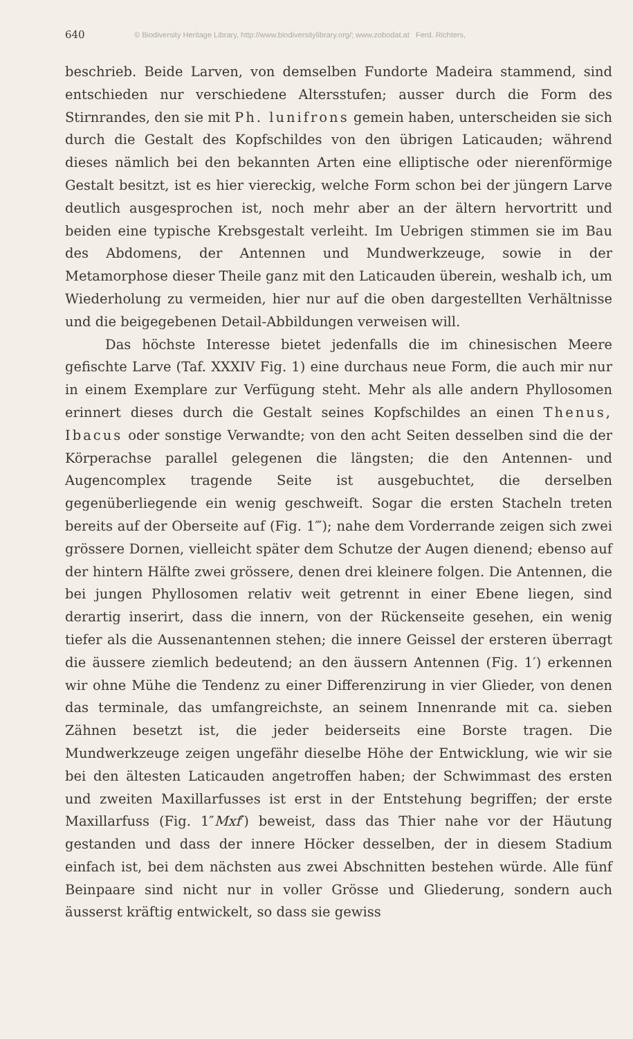640 © Biodiversity Heritage Library, http://www.biodiversitylibrary.org/; www.zobodat.at Ferd. Richters,
beschrieb. Beide Larven, von demselben Fundorte Madeira stammend, sind entschieden nur verschiedene Altersstufen; ausser durch die Form des Stirnrandes, den sie mit Ph. lunifrons gemein haben, unterscheiden sie sich durch die Gestalt des Kopfschildes von den übrigen Laticauden; während dieses nämlich bei den bekannten Arten eine elliptische oder nierenförmige Gestalt besitzt, ist es hier viereckig, welche Form schon bei der jüngern Larve deutlich ausgesprochen ist, noch mehr aber an der ältern hervortritt und beiden eine typische Krebsgestalt verleiht. Im Uebrigen stimmen sie im Bau des Abdomens, der Antennen und Mundwerkzeuge, sowie in der Metamorphose dieser Theile ganz mit den Laticauden überein, weshalb ich, um Wiederholung zu vermeiden, hier nur auf die oben dargestellten Verhältnisse und die beigegebenen Detail-Abbildungen verweisen will.
Das höchste Interesse bietet jedenfalls die im chinesischen Meere gefischte Larve (Taf. XXXIV Fig. 1) eine durchaus neue Form, die auch mir nur in einem Exemplare zur Verfügung steht. Mehr als alle andern Phyllosomen erinnert dieses durch die Gestalt seines Kopfschildes an einen Thenus, Ibacus oder sonstige Verwandte; von den acht Seiten desselben sind die der Körperachse parallel gelegenen die längsten; die den Antennen- und Augencomplex tragende Seite ist ausgebuchtet, die derselben gegenüberliegende ein wenig geschweift. Sogar die ersten Stacheln treten bereits auf der Oberseite auf (Fig. 1‴); nahe dem Vorderrande zeigen sich zwei grössere Dornen, vielleicht später dem Schutze der Augen dienend; ebenso auf der hintern Hälfte zwei grössere, denen drei kleinere folgen. Die Antennen, die bei jungen Phyllosomen relativ weit getrennt in einer Ebene liegen, sind derartig inserirt, dass die innern, von der Rückenseite gesehen, ein wenig tiefer als die Aussenantennen stehen; die innere Geissel der ersteren überragt die äussere ziemlich bedeutend; an den äussern Antennen (Fig. 1′) erkennen wir ohne Mühe die Tendenz zu einer Differenzirung in vier Glieder, von denen das terminale, das umfangreichste, an seinem Innenrande mit ca. sieben Zähnen besetzt ist, die jeder beiderseits eine Borste tragen. Die Mundwerkzeuge zeigen ungefähr dieselbe Höhe der Entwicklung, wie wir sie bei den ältesten Laticauden angetroffen haben; der Schwimmast des ersten und zweiten Maxillarfusses ist erst in der Entstehung begriffen; der erste Maxillarfuss (Fig. 1″Mxf′) beweist, dass das Thier nahe vor der Häutung gestanden und dass der innere Höcker desselben, der in diesem Stadium einfach ist, bei dem nächsten aus zwei Abschnitten bestehen würde. Alle fünf Beinpaare sind nicht nur in voller Grösse und Gliederung, sondern auch äusserst kräftig entwickelt, so dass sie gewiss